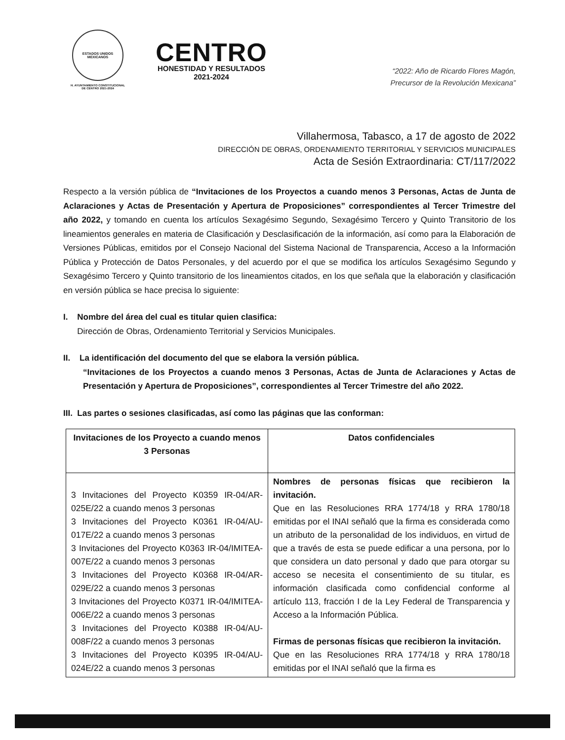ESTADOS UNIDOS MEXICANOS
H. AYUNTAMIENTO CONSTITUCIONAL
DE CENTRO 2021-2024
CENTRO
HONESTIDAD Y RESULTADOS
2021-2024
“2022: Año de Ricardo Flores Magón,
Precursor de la Revolución Mexicana”
Villahermosa, Tabasco, a 17 de agosto de 2022
DIRECCIÓN DE OBRAS, ORDENAMIENTO TERRITORIAL Y SERVICIOS MUNICIPALES
Acta de Sesión Extraordinaria: CT/117/2022
Respecto a la versión pública de “Invitaciones de los Proyectos a cuando menos 3 Personas, Actas de Junta de Aclaraciones y Actas de Presentación y Apertura de Proposiciones” correspondientes al Tercer Trimestre del año 2022, y tomando en cuenta los artículos Sexagésimo Segundo, Sexagésimo Tercero y Quinto Transitorio de los lineamientos generales en materia de Clasificación y Desclasificación de la información, así como para la Elaboración de Versiones Públicas, emitidos por el Consejo Nacional del Sistema Nacional de Transparencia, Acceso a la Información Pública y Protección de Datos Personales, y del acuerdo por el que se modifica los artículos Sexagésimo Segundo y Sexagésimo Tercero y Quinto transitorio de los lineamientos citados, en los que señala que la elaboración y clasificación en versión pública se hace precisa lo siguiente:
I. Nombre del área del cual es titular quien clasifica:
Dirección de Obras, Ordenamiento Territorial y Servicios Municipales.
II. La identificación del documento del que se elabora la versión pública.
“Invitaciones de los Proyectos a cuando menos 3 Personas, Actas de Junta de Aclaraciones y Actas de Presentación y Apertura de Proposiciones”, correspondientes al Tercer Trimestre del año 2022.
III. Las partes o sesiones clasificadas, así como las páginas que las conforman:
| Invitaciones de los Proyecto a cuando menos 3 Personas | Datos confidenciales |
| --- | --- |
| 3 Invitaciones del Proyecto K0359 IR-04/AR-025E/22 a cuando menos 3 personas 3 Invitaciones del Proyecto K0361 IR-04/AU-017E/22 a cuando menos 3 personas 3 Invitaciones del Proyecto K0363 IR-04/IMITEA-007E/22 a cuando menos 3 personas 3 Invitaciones del Proyecto K0368 IR-04/AR-029E/22 a cuando menos 3 personas 3 Invitaciones del Proyecto K0371 IR-04/IMITEA-006E/22 a cuando menos 3 personas 3 Invitaciones del Proyecto K0388 IR-04/AU-008F/22 a cuando menos 3 personas 3 Invitaciones del Proyecto K0395 IR-04/AU-024E/22 a cuando menos 3 personas | Nombres de personas físicas que recibieron la invitación. Que en las Resoluciones RRA 1774/18 y RRA 1780/18 emitidas por el INAI señaló que la firma es considerada como un atributo de la personalidad de los individuos, en virtud de que a través de esta se puede edificar a una persona, por lo que considera un dato personal y dado que para otorgar su acceso se necesita el consentimiento de su titular, es información clasificada como confidencial conforme al artículo 113, fracción I de la Ley Federal de Transparencia y Acceso a la Información Pública. Firmas de personas físicas que recibieron la invitación. Que en las Resoluciones RRA 1774/18 y RRA 1780/18 emitidas por el INAI señaló que la firma es |